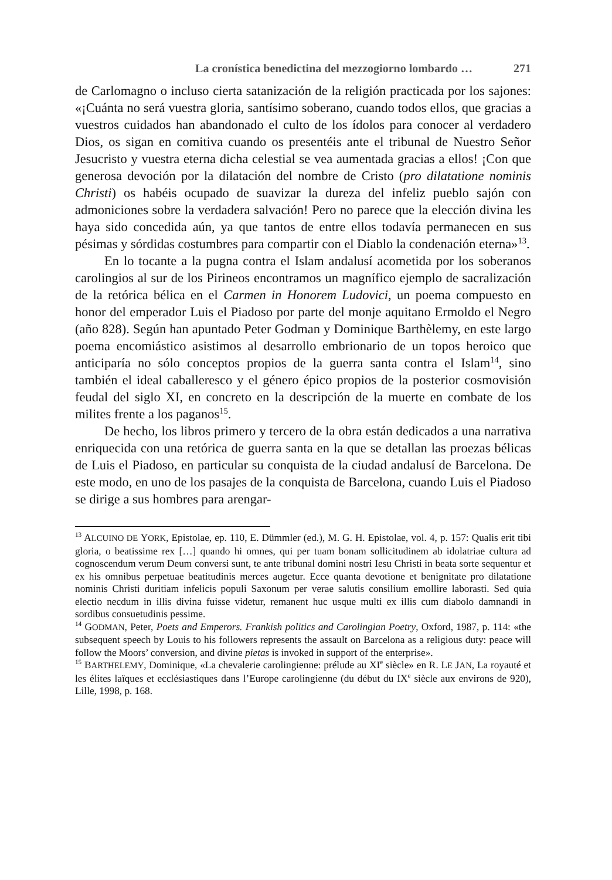La cronística benedictina del mezzogiorno lombardo … 271
de Carlomagno o incluso cierta satanización de la religión practicada por los sajones: «¡Cuánta no será vuestra gloria, santísimo soberano, cuando todos ellos, que gracias a vuestros cuidados han abandonado el culto de los ídolos para conocer al verdadero Dios, os sigan en comitiva cuando os presentéis ante el tribunal de Nuestro Señor Jesucristo y vuestra eterna dicha celestial se vea aumentada gracias a ellos! ¡Con que generosa devoción por la dilatación del nombre de Cristo (pro dilatatione nominis Christi) os habéis ocupado de suavizar la dureza del infeliz pueblo sajón con admoniciones sobre la verdadera salvación! Pero no parece que la elección divina les haya sido concedida aún, ya que tantos de entre ellos todavía permanecen en sus pésimas y sórdidas costumbres para compartir con el Diablo la condenación eterna»<sup>13</sup>.
En lo tocante a la pugna contra el Islam andalusí acometida por los soberanos carolingios al sur de los Pirineos encontramos un magnífico ejemplo de sacralización de la retórica bélica en el Carmen in Honorem Ludovici, un poema compuesto en honor del emperador Luis el Piadoso por parte del monje aquitano Ermoldo el Negro (año 828). Según han apuntado Peter Godman y Dominique Barthèlemy, en este largo poema encomiástico asistimos al desarrollo embrionario de un topos heroico que anticiparía no sólo conceptos propios de la guerra santa contra el Islam<sup>14</sup>, sino también el ideal caballeresco y el género épico propios de la posterior cosmovisión feudal del siglo XI, en concreto en la descripción de la muerte en combate de los milites frente a los paganos<sup>15</sup>.
De hecho, los libros primero y tercero de la obra están dedicados a una narrativa enriquecida con una retórica de guerra santa en la que se detallan las proezas bélicas de Luis el Piadoso, en particular su conquista de la ciudad andalusí de Barcelona. De este modo, en uno de los pasajes de la conquista de Barcelona, cuando Luis el Piadoso se dirige a sus hombres para arengar-
<sup>13</sup> ALCUINO DE YORK, Epistolae, ep. 110, E. Dümmler (ed.), M. G. H. Epistolae, vol. 4, p. 157: Qualis erit tibi gloria, o beatissime rex […] quando hi omnes, qui per tuam bonam sollicitudinem ab idolatriae cultura ad cognoscendum verum Deum conversi sunt, te ante tribunal domini nostri Iesu Christi in beata sorte sequentur et ex his omnibus perpetuae beatitudinis merces augetur. Ecce quanta devotione et benignitate pro dilatatione nominis Christi duritiam infelicis populi Saxonum per verae salutis consilium emollire laborasti. Sed quia electio necdum in illis divina fuisse videtur, remanent huc usque multi ex illis cum diabolo damnandi in sordibus consuetudinis pessime.
<sup>14</sup> GODMAN, Peter, Poets and Emperors. Frankish politics and Carolingian Poetry, Oxford, 1987, p. 114: «the subsequent speech by Louis to his followers represents the assault on Barcelona as a religious duty: peace will follow the Moors’ conversion, and divine pietas is invoked in support of the enterprise».
<sup>15</sup> BARTHELEMY, Dominique, «La chevalerie carolingienne: prélude au XI<sup>e</sup> siècle» en R. LE JAN, La royauté et les élites laïques et ecclésiastiques dans l’Europe carolingienne (du début du IX<sup>e</sup> siècle aux environs de 920), Lille, 1998, p. 168.